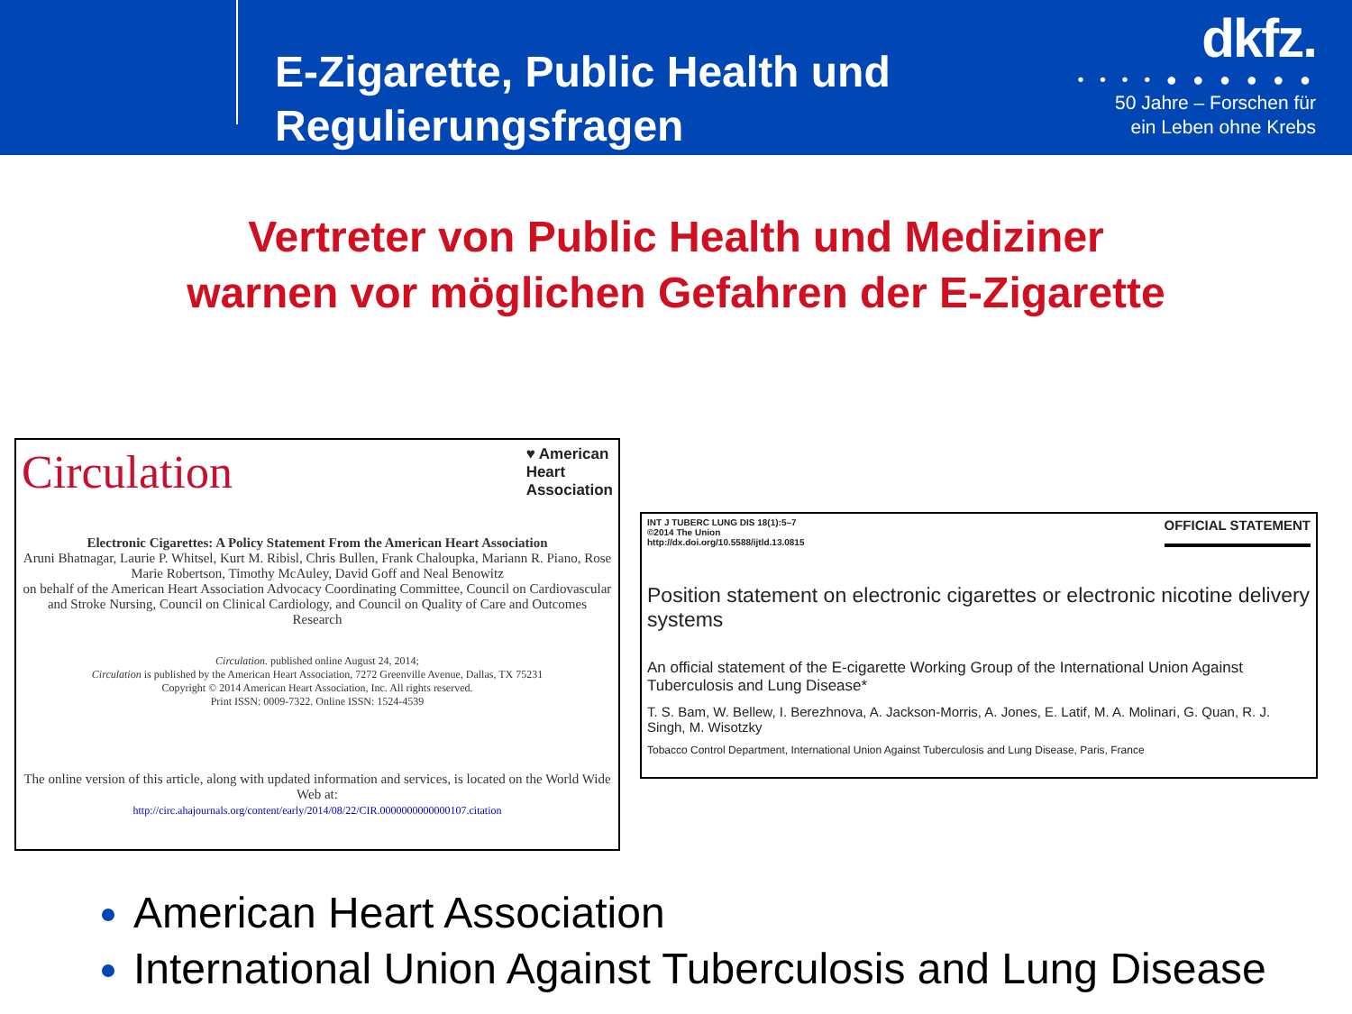E-Zigarette, Public Health und Regulierungsfragen
dkfz.
• • • • ● ● ● ● ● ●
50 Jahre – Forschen für
ein Leben ohne Krebs
Vertreter von Public Health und Mediziner
warnen vor möglichen Gefahren der E-Zigarette
Circulation
♥ American
Heart
Association
Electronic Cigarettes: A Policy Statement From the American Heart Association
Aruni Bhatnagar, Laurie P. Whitsel, Kurt M. Ribisl, Chris Bullen, Frank Chaloupka, Mariann R. Piano, Rose Marie Robertson, Timothy McAuley, David Goff and Neal Benowitz
on behalf of the American Heart Association Advocacy Coordinating Committee, Council on Cardiovascular and Stroke Nursing, Council on Clinical Cardiology, and Council on Quality of Care and Outcomes Research
Circulation. published online August 24, 2014;
Circulation is published by the American Heart Association, 7272 Greenville Avenue, Dallas, TX 75231
Copyright © 2014 American Heart Association, Inc. All rights reserved.
Print ISSN: 0009-7322. Online ISSN: 1524-4539
The online version of this article, along with updated information and services, is located on the World Wide Web at:
http://circ.ahajournals.org/content/early/2014/08/22/CIR.0000000000000107.citation
INT J TUBERC LUNG DIS 18(1):5–7
©2014 The Union
http://dx.doi.org/10.5588/ijtld.13.0815
OFFICIAL STATEMENT
Position statement on electronic cigarettes or electronic nicotine delivery systems
An official statement of the E-cigarette Working Group of the International Union Against Tuberculosis and Lung Disease*
T. S. Bam, W. Bellew, I. Berezhnova, A. Jackson-Morris, A. Jones, E. Latif, M. A. Molinari, G. Quan, R. J. Singh, M. Wisotzky
Tobacco Control Department, International Union Against Tuberculosis and Lung Disease, Paris, France
American Heart Association
International Union Against Tuberculosis and Lung Disease